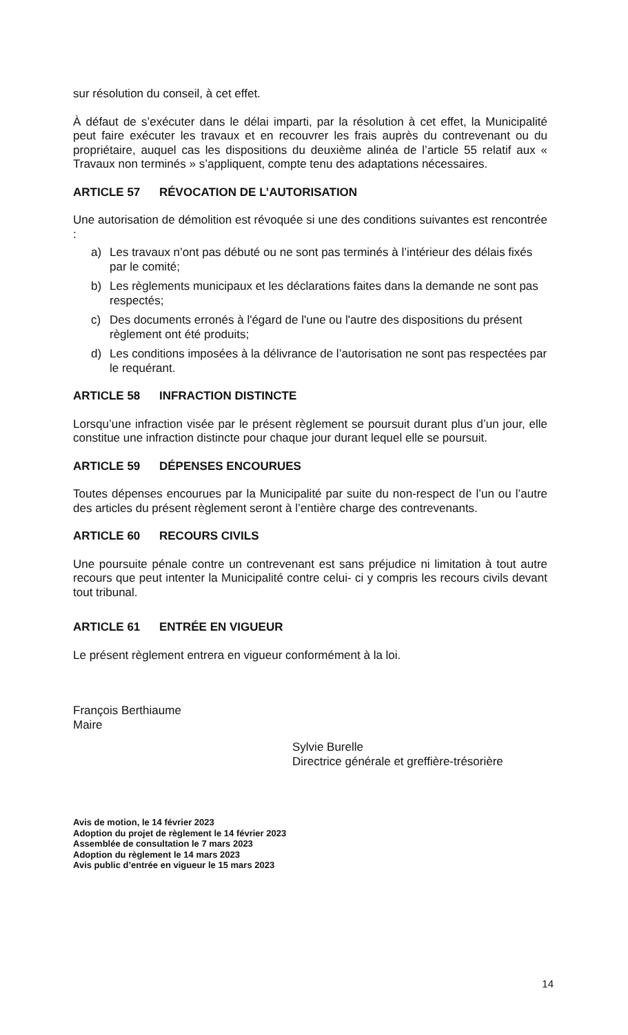sur résolution du conseil, à cet effet.
À défaut de s’exécuter dans le délai imparti, par la résolution à cet effet, la Municipalité peut faire exécuter les travaux et en recouvrer les frais auprès du contrevenant ou du propriétaire, auquel cas les dispositions du deuxième alinéa de l’article 55 relatif aux « Travaux non terminés » s’appliquent, compte tenu des adaptations nécessaires.
ARTICLE 57 RÉVOCATION DE L’AUTORISATION
Une autorisation de démolition est révoquée si une des conditions suivantes est rencontrée :
a) Les travaux n’ont pas débuté ou ne sont pas terminés à l’intérieur des délais fixés par le comité;
b) Les règlements municipaux et les déclarations faites dans la demande ne sont pas respectés;
c) Des documents erronés à l'égard de l'une ou l'autre des dispositions du présent règlement ont été produits;
d) Les conditions imposées à la délivrance de l’autorisation ne sont pas respectées par le requérant.
ARTICLE 58 INFRACTION DISTINCTE
Lorsqu’une infraction visée par le présent règlement se poursuit durant plus d’un jour, elle constitue une infraction distincte pour chaque jour durant lequel elle se poursuit.
ARTICLE 59 DÉPENSES ENCOURUES
Toutes dépenses encourues par la Municipalité par suite du non-respect de l’un ou l’autre des articles du présent règlement seront à l’entière charge des contrevenants.
ARTICLE 60 RECOURS CIVILS
Une poursuite pénale contre un contrevenant est sans préjudice ni limitation à tout autre recours que peut intenter la Municipalité contre celui- ci y compris les recours civils devant tout tribunal.
ARTICLE 61 ENTRÉE EN VIGUEUR
Le présent règlement entrera en vigueur conformément à la loi.
François Berthiaume
Maire
Sylvie Burelle
Directrice générale et greffière-trésorière
Avis de motion, le 14 février 2023
Adoption du projet de règlement le 14 février 2023
Assemblée de consultation le 7 mars 2023
Adoption du règlement le 14 mars 2023
Avis public d’entrée en vigueur le 15 mars 2023
14